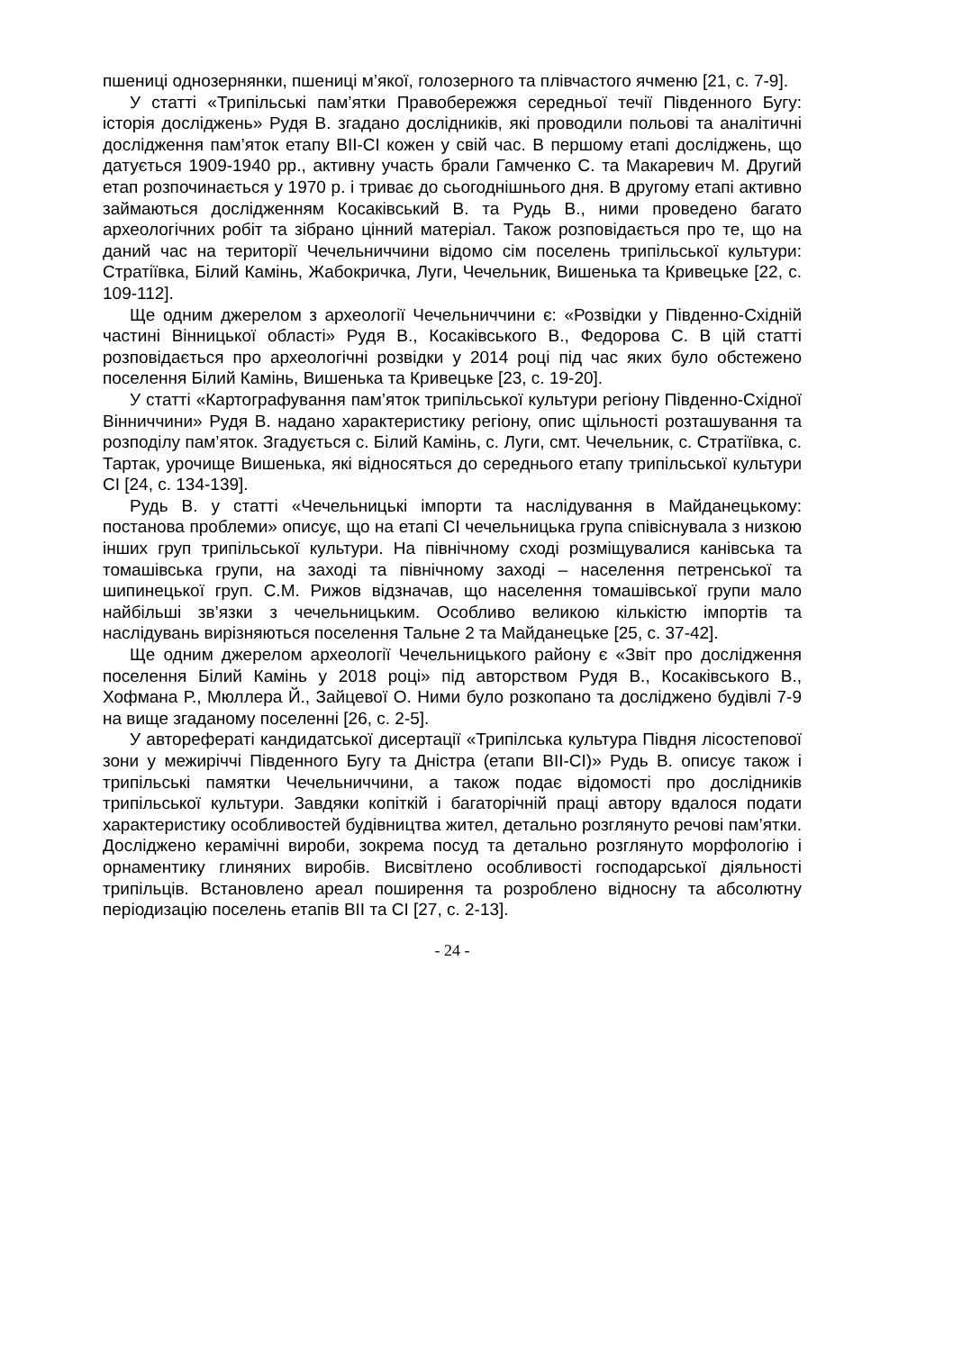пшениці однозернянки, пшениці м’якої, голозерного та плівчастого ячменю [21, с. 7-9].
У статті «Трипільські пам’ятки Правобережжя середньої течії Південного Бугу: історія досліджень» Рудя В. згадано дослідників, які проводили польові та аналітичні дослідження пам’яток етапу BII-CI кожен у свій час. В першому етапі досліджень, що датується 1909-1940 рр., активну участь брали Гамченко С. та Макаревич М. Другий етап розпочинається у 1970 р. і триває до сьогоднішнього дня. В другому етапі активно займаються дослідженням Косаківський В. та Рудь В., ними проведено багато археологічних робіт та зібрано цінний матеріал. Також розповідається про те, що на даний час на території Чечельниччини відомо сім поселень трипільської культури: Стратіївка, Білий Камінь, Жабокричка, Луги, Чечельник, Вишенька та Кривецьке [22, с. 109-112].
Ще одним джерелом з археології Чечельниччини є: «Розвідки у Південно-Східній частині Вінницької області» Рудя В., Косаківського В., Федорова С. В цій статті розповідається про археологічні розвідки у 2014 році під час яких було обстежено поселення Білий Камінь, Вишенька та Кривецьке [23, с. 19-20].
У статті «Картографування пам’яток трипільської культури регіону Південно-Східної Вінниччини» Рудя В. надано характеристику регіону, опис щільності розташування та розподілу пам’яток. Згадується с. Білий Камінь, с. Луги, смт. Чечельник, с. Стратіївка, с. Тартак, урочище Вишенька, які відносяться до середнього етапу трипільської культури CI [24, с. 134-139].
Рудь В. у статті «Чечельницькі імпорти та наслідування в Майданецькому: постанова проблеми» описує, що на етапі CI чечельницька група співіснувала з низкою інших груп трипільської культури. На північному сході розміщувалися канівська та томашівська групи, на заході та північному заході – населення петренської та шипинецької груп. С.М. Рижов відзначав, що населення томашівської групи мало найбільші зв’язки з чечельницьким. Особливо великою кількістю імпортів та наслідувань вирізняються поселення Тальне 2 та Майданецьке [25, с. 37-42].
Ще одним джерелом археології Чечельницького району є «Звіт про дослідження поселення Білий Камінь у 2018 році» під авторством Рудя В., Косаківського В., Хофмана Р., Мюллера Й., Зайцевої О. Ними було розкопано та досліджено будівлі 7-9 на вище згаданому поселенні [26, с. 2-5].
У авторефераті кандидатської дисертації «Трипілська культура Півдня лісостепової зони у межиріччі Південного Бугу та Дністра (етапи BII-CI)» Рудь В. описує також і трипільські памятки Чечельниччини, а також подає відомості про дослідників трипільської культури. Завдяки копіткій і багаторічній праці автору вдалося подати характеристику особливостей будівництва жител, детально розглянуто речові пам’ятки. Досліджено керамічні вироби, зокрема посуд та детально розглянуто морфологію і орнаментику глиняних виробів. Висвітлено особливості господарської діяльності трипільців. Встановлено ареал поширення та розроблено відносну та абсолютну періодизацію поселень етапів BII та CI [27, с. 2-13].
- 24 -